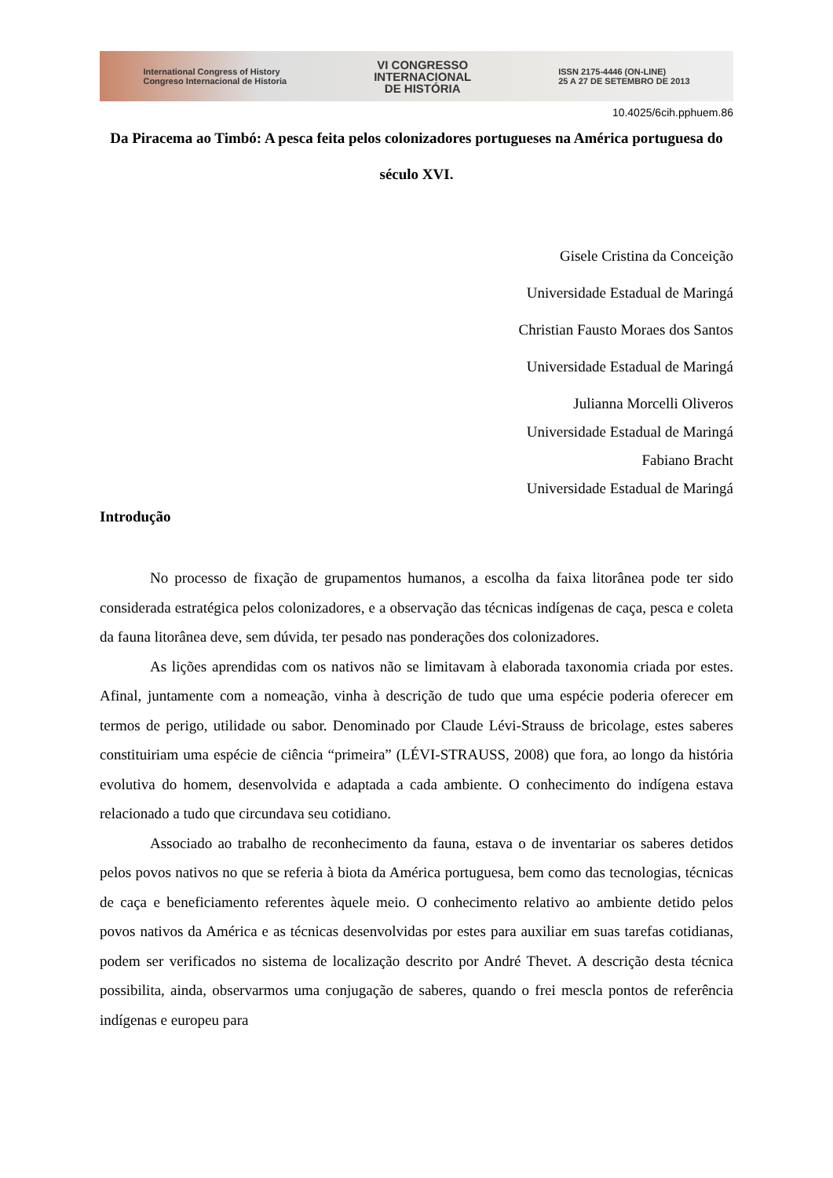International Congress of History
Congreso Internacional de Historia
VI CONGRESSO
INTERNACIONAL
DE HISTÓRIA
ISSN 2175-4446 (ON-LINE)
25 A 27 DE SETEMBRO DE 2013
10.4025/6cih.pphuem.86
Da Piracema ao Timbó: A pesca feita pelos colonizadores portugueses na América portuguesa do século XVI.
Gisele Cristina da Conceição
Universidade Estadual de Maringá
Christian Fausto Moraes dos Santos
Universidade Estadual de Maringá
Julianna Morcelli Oliveros
Universidade Estadual de Maringá
Fabiano Bracht
Universidade Estadual de Maringá
Introdução
No processo de fixação de grupamentos humanos, a escolha da faixa litorânea pode ter sido considerada estratégica pelos colonizadores, e a observação das técnicas indígenas de caça, pesca e coleta da fauna litorânea deve, sem dúvida, ter pesado nas ponderações dos colonizadores.
As lições aprendidas com os nativos não se limitavam à elaborada taxonomia criada por estes. Afinal, juntamente com a nomeação, vinha à descrição de tudo que uma espécie poderia oferecer em termos de perigo, utilidade ou sabor. Denominado por Claude Lévi-Strauss de bricolage, estes saberes constituiriam uma espécie de ciência “primeira” (LÉVI-STRAUSS, 2008) que fora, ao longo da história evolutiva do homem, desenvolvida e adaptada a cada ambiente. O conhecimento do indígena estava relacionado a tudo que circundava seu cotidiano.
Associado ao trabalho de reconhecimento da fauna, estava o de inventariar os saberes detidos pelos povos nativos no que se referia à biota da América portuguesa, bem como das tecnologias, técnicas de caça e beneficiamento referentes àquele meio. O conhecimento relativo ao ambiente detido pelos povos nativos da América e as técnicas desenvolvidas por estes para auxiliar em suas tarefas cotidianas, podem ser verificados no sistema de localização descrito por André Thevet. A descrição desta técnica possibilita, ainda, observarmos uma conjugação de saberes, quando o frei mescla pontos de referência indígenas e europeu para